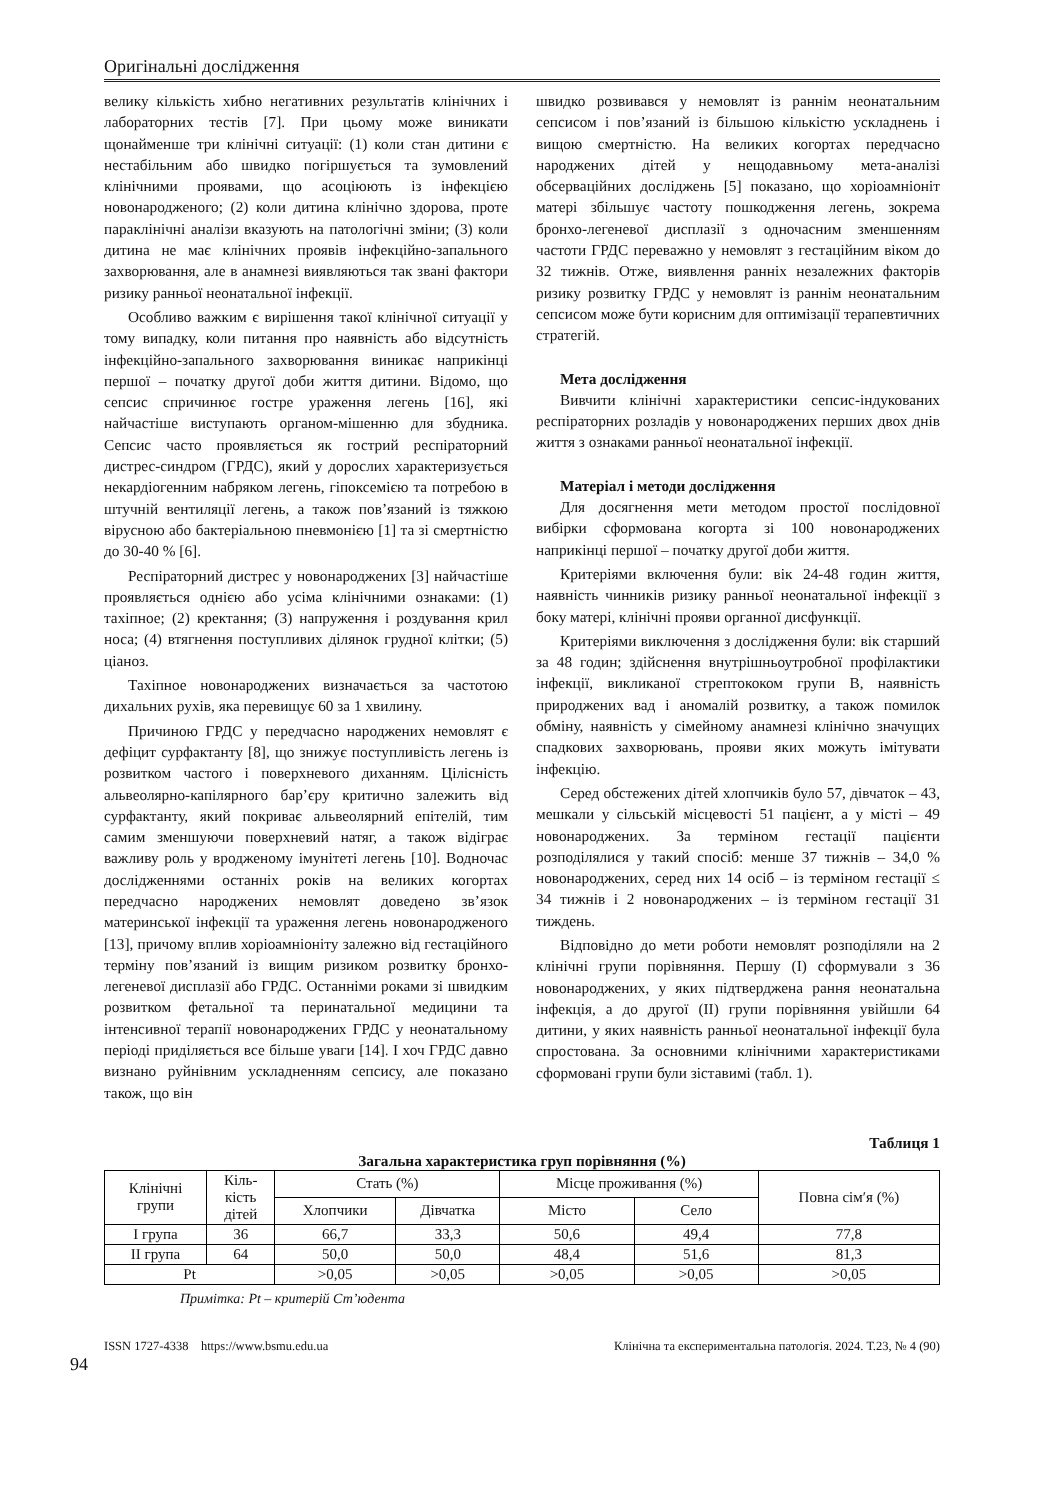Оригінальні дослідження
велику кількість хибно негативних результатів клінічних і лабораторних тестів [7]. При цьому може виникати щонайменше три клінічні ситуації: (1) коли стан дитини є нестабільним або швидко погіршується та зумовлений клінічними проявами, що асоціюють із інфекцією новонародженого; (2) коли дитина клінічно здорова, проте параклінічні аналізи вказують на патологічні зміни; (3) коли дитина не має клінічних проявів інфекційно-запального захворювання, але в анамнезі виявляються так звані фактори ризику ранньої неонатальної інфекції.
Особливо важким є вирішення такої клінічної ситуації у тому випадку, коли питання про наявність або відсутність інфекційно-запального захворювання виникає наприкінці першої – початку другої доби життя дитини. Відомо, що сепсис спричинює гостре ураження легень [16], які найчастіше виступають органом-мішенню для збудника. Сепсис часто проявляється як гострий респіраторний дистрес-синдром (ГРДС), який у дорослих характеризується некардіогенним набряком легень, гіпоксемією та потребою в штучній вентиляції легень, а також пов’язаний із тяжкою вірусною або бактеріальною пневмонією [1] та зі смертністю до 30-40 % [6].
Респіраторний дистрес у новонароджених [3] найчастіше проявляється однією або усіма клінічними ознаками: (1) тахіпное; (2) кректання; (3) напруження і роздування крил носа; (4) втягнення поступливих ділянок грудної клітки; (5) ціаноз.
Тахіпное новонароджених визначається за частотою дихальних рухів, яка перевищує 60 за 1 хвилину.
Причиною ГРДС у передчасно народжених немовлят є дефіцит сурфактанту [8], що знижує поступливість легень із розвитком частого і поверхневого диханням. Цілісність альвеолярно-капілярного бар’єру критично залежить від сурфактанту, який покриває альвеолярний епітелій, тим самим зменшуючи поверхневий натяг, а також відіграє важливу роль у вродженому імунітеті легень [10]. Водночас дослідженнями останніх років на великих когортах передчасно народжених немовлят доведено зв’язок материнської інфекції та ураження легень новонародженого [13], причому вплив хоріоамніоніту залежно від гестаційного терміну пов’язаний із вищим ризиком розвитку бронхо-легеневої дисплазії або ГРДС. Останніми роками зі швидким розвитком фетальної та перинатальної медицини та інтенсивної терапії новонароджених ГРДС у неонатальному періоді приділяється все більше уваги [14]. І хоч ГРДС давно визнано руйнівним ускладненням сепсису, але показано також, що він
швидко розвивався у немовлят із раннім неонатальним сепсисом і пов’язаний із більшою кількістю ускладнень і вищою смертністю. На великих когортах передчасно народжених дітей у нещодавньому мета-аналізі обсерваційних досліджень [5] показано, що хоріоамніоніт матері збільшує частоту пошкодження легень, зокрема бронхо-легеневої дисплазії з одночасним зменшенням частоти ГРДС переважно у немовлят з гестаційним віком до 32 тижнів. Отже, виявлення ранніх незалежних факторів ризику розвитку ГРДС у немовлят із раннім неонатальним сепсисом може бути корисним для оптимізації терапевтичних стратегій.
Мета дослідження
Вивчити клінічні характеристики сепсис-індукованих респіраторних розладів у новонароджених перших двох днів життя з ознаками ранньої неонатальної інфекції.
Матеріал і методи дослідження
Для досягнення мети методом простої послідовної вибірки сформована когорта зі 100 новонароджених наприкінці першої – початку другої доби життя.
Критеріями включення були: вік 24-48 годин життя, наявність чинників ризику ранньої неонатальної інфекції з боку матері, клінічні прояви органної дисфункції.
Критеріями виключення з дослідження були: вік старший за 48 годин; здійснення внутрішньоутробної профілактики інфекції, викликаної стрептококом групи В, наявність природжених вад і аномалій розвитку, а також помилок обміну, наявність у сімейному анамнезі клінічно значущих спадкових захворювань, прояви яких можуть імітувати інфекцію.
Серед обстежених дітей хлопчиків було 57, дівчаток – 43, мешкали у сільській місцевості 51 пацієнт, а у місті – 49 новонароджених. За терміном гестації пацієнти розподілялися у такий спосіб: менше 37 тижнів – 34,0 % новонароджених, серед них 14 осіб – із терміном гестації ≤ 34 тижнів і 2 новонароджених – із терміном гестації 31 тиждень.
Відповідно до мети роботи немовлят розподіляли на 2 клінічні групи порівняння. Першу (І) сформували з 36 новонароджених, у яких підтверджена рання неонатальна інфекція, а до другої (ІІ) групи порівняння увійшли 64 дитини, у яких наявність ранньої неонатальної інфекції була спростована. За основними клінічними характеристиками сформовані групи були зіставимі (табл. 1).
Таблиця 1
Загальна характеристика груп порівняння (%)
| Клінічні групи | Кіль- кість дітей | Стать (%) | | Місце проживання (%) | | Повна сім′я (%) |
| --- | --- | --- | --- | --- | --- | --- |
| | | Хлопчики | Дівчатка | Місто | Село | |
| І група | 36 | 66,7 | 33,3 | 50,6 | 49,4 | 77,8 |
| ІІ група | 64 | 50,0 | 50,0 | 48,4 | 51,6 | 81,3 |
| Pt | | >0,05 | >0,05 | >0,05 | >0,05 | >0,05 |
Примітка: Pt – критерій Ст’юдента
ISSN 1727-4338 https://www.bsmu.edu.ua Клінічна та експериментальна патологія. 2024. Т.23, № 4 (90)
94